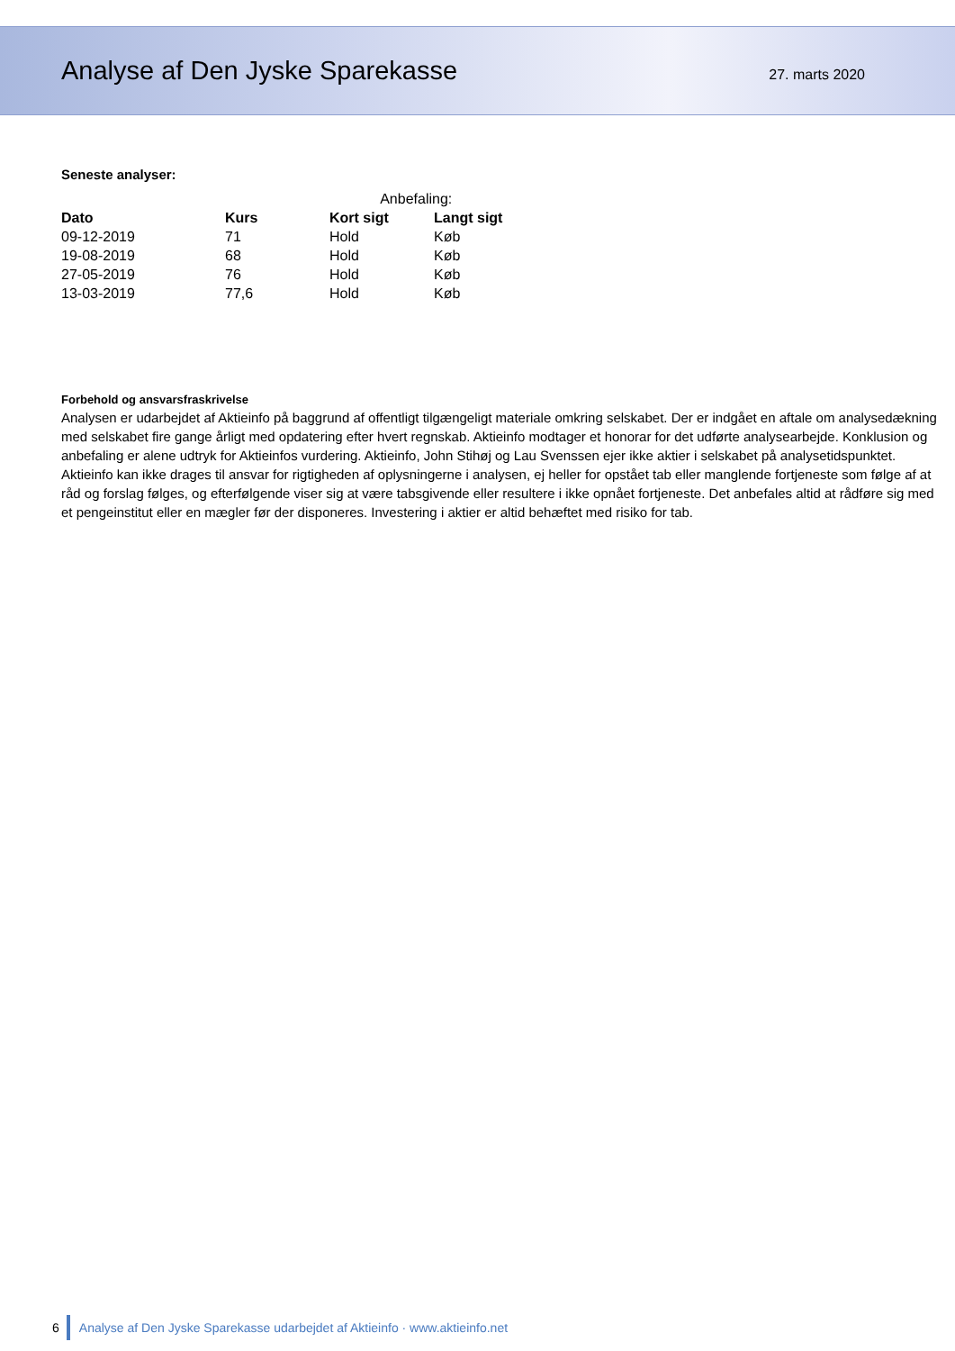Analyse af Den Jyske Sparekasse
27. marts 2020
Seneste analyser:
| | | Anbefaling: | |
| Dato | Kurs | Kort sigt | Langt sigt |
| 09-12-2019 | 71 | Hold | Køb |
| 19-08-2019 | 68 | Hold | Køb |
| 27-05-2019 | 76 | Hold | Køb |
| 13-03-2019 | 77,6 | Hold | Køb |
Forbehold og ansvarsfraskrivelse
Analysen er udarbejdet af Aktieinfo på baggrund af offentligt tilgængeligt materiale omkring selskabet. Der er indgået en aftale om analysedækning med selskabet fire gange årligt med opdatering efter hvert regnskab. Aktieinfo modtager et honorar for det udførte analysearbejde. Konklusion og anbefaling er alene udtryk for Aktieinfos vurdering. Aktieinfo, John Stihøj og Lau Svenssen ejer ikke aktier i selskabet på analysetidspunktet. Aktieinfo kan ikke drages til ansvar for rigtigheden af oplysningerne i analysen, ej heller for opstået tab eller manglende fortjeneste som følge af at råd og forslag følges, og efterfølgende viser sig at være tabsgivende eller resultere i ikke opnået fortjeneste. Det anbefales altid at rådføre sig med et pengeinstitut eller en mægler før der disponeres. Investering i aktier er altid behæftet med risiko for tab.
6
Analyse af Den Jyske Sparekasse udarbejdet af Aktieinfo · www.aktieinfo.net